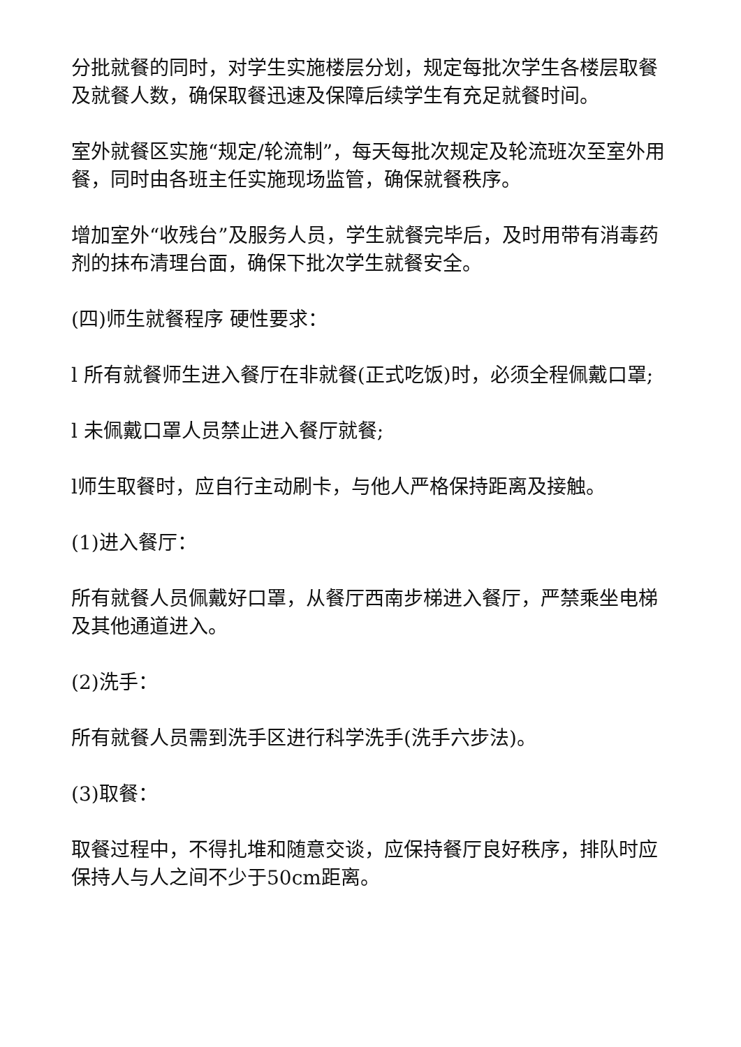分批就餐的同时，对学生实施楼层分划，规定每批次学生各楼层取餐及就餐人数，确保取餐迅速及保障后续学生有充足就餐时间。
室外就餐区实施“规定/轮流制”，每天每批次规定及轮流班次至室外用餐，同时由各班主任实施现场监管，确保就餐秩序。
增加室外“收残台”及服务人员，学生就餐完毕后，及时用带有消毒药剂的抹布清理台面，确保下批次学生就餐安全。
(四)师生就餐程序 硬性要求：
l 所有就餐师生进入餐厅在非就餐(正式吃饭)时，必须全程佩戴口罩;
l 未佩戴口罩人员禁止进入餐厅就餐;
l师生取餐时，应自行主动刷卡，与他人严格保持距离及接触。
(1)进入餐厅：
所有就餐人员佩戴好口罩，从餐厅西南步梯进入餐厅，严禁乘坐电梯及其他通道进入。
(2)洗手：
所有就餐人员需到洗手区进行科学洗手(洗手六步法)。
(3)取餐：
取餐过程中，不得扎堆和随意交谈，应保持餐厅良好秩序，排队时应保持人与人之间不少于50cm距离。